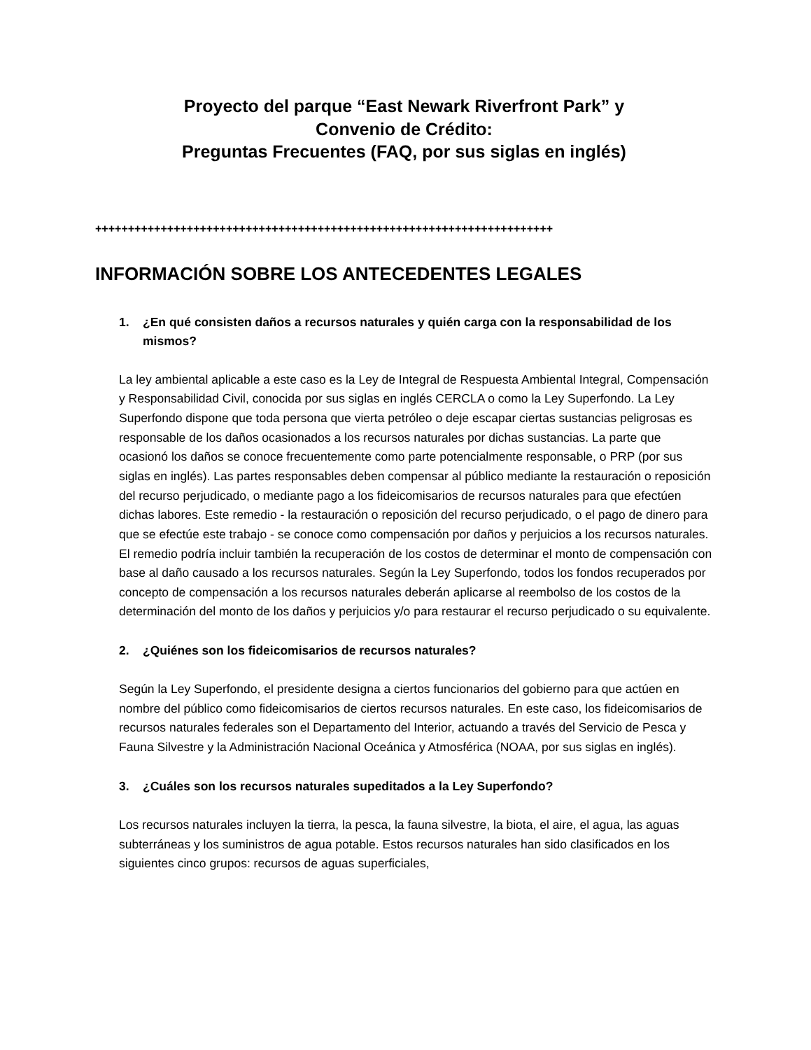Proyecto del parque “East Newark Riverfront Park” y
Convenio de Crédito:
Preguntas Frecuentes (FAQ, por sus siglas en inglés)
++++++++++++++++++++++++++++++++++++++++++++++++++++++++++++++++++++++
INFORMACIÓN SOBRE LOS ANTECEDENTES LEGALES
1. ¿En qué consisten daños a recursos naturales y quién carga con la responsabilidad de los mismos?
La ley ambiental aplicable a este caso es la Ley de Integral de Respuesta Ambiental Integral, Compensación y Responsabilidad Civil, conocida por sus siglas en inglés CERCLA o como la Ley Superfondo. La Ley Superfondo dispone que toda persona que vierta petróleo o deje escapar ciertas sustancias peligrosas es responsable de los daños ocasionados a los recursos naturales por dichas sustancias. La parte que ocasionó los daños se conoce frecuentemente como parte potencialmente responsable, o PRP (por sus siglas en inglés). Las partes responsables deben compensar al público mediante la restauración o reposición del recurso perjudicado, o mediante pago a los fideicomisarios de recursos naturales para que efectúen dichas labores. Este remedio - la restauración o reposición del recurso perjudicado, o el pago de dinero para que se efectúe este trabajo - se conoce como compensación por daños y perjuicios a los recursos naturales. El remedio podría incluir también la recuperación de los costos de determinar el monto de compensación con base al daño causado a los recursos naturales. Según la Ley Superfondo, todos los fondos recuperados por concepto de compensación a los recursos naturales deberán aplicarse al reembolso de los costos de la determinación del monto de los daños y perjuicios y/o para restaurar el recurso perjudicado o su equivalente.
2. ¿Quiénes son los fideicomisarios de recursos naturales?
Según la Ley Superfondo, el presidente designa a ciertos funcionarios del gobierno para que actúen en nombre del público como fideicomisarios de ciertos recursos naturales. En este caso, los fideicomisarios de recursos naturales federales son el Departamento del Interior, actuando a través del Servicio de Pesca y Fauna Silvestre y la Administración Nacional Oceánica y Atmosférica (NOAA, por sus siglas en inglés).
3. ¿Cuáles son los recursos naturales supeditados a la Ley Superfondo?
Los recursos naturales incluyen la tierra, la pesca, la fauna silvestre, la biota, el aire, el agua, las aguas subterráneas y los suministros de agua potable. Estos recursos naturales han sido clasificados en los siguientes cinco grupos: recursos de aguas superficiales,